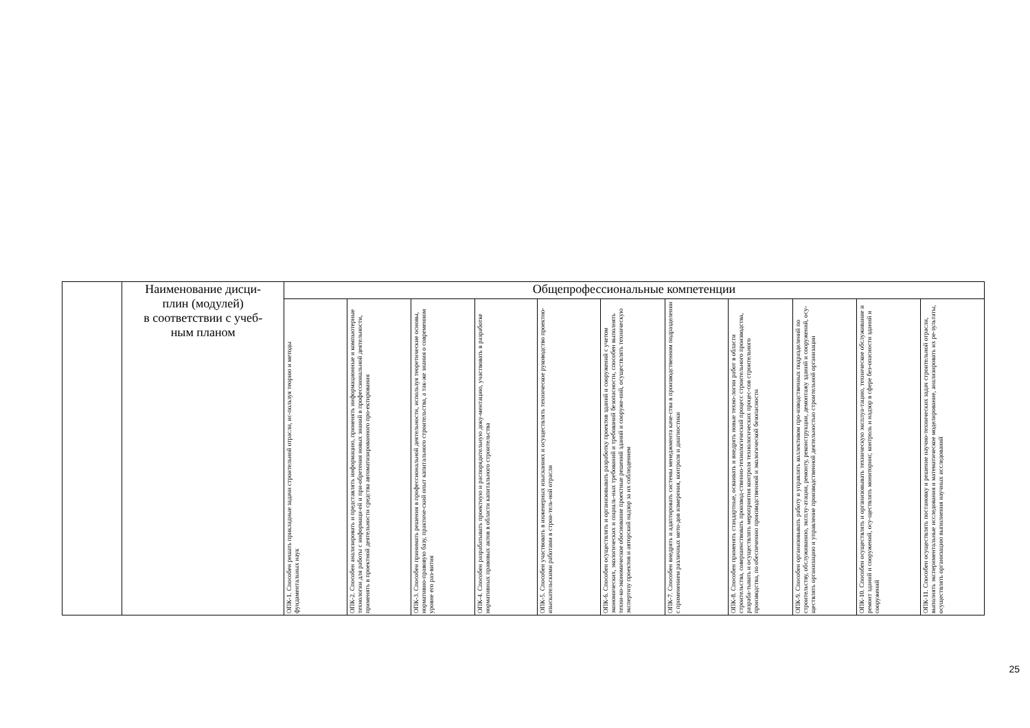| | Наименование дисци- плин (модулей) в соответствии с учеб- ным планом | Общепрофессиональные компетенции | | | | | | | | | | |
| | | ОПК-1. Способен решать прикладные задачи строительной отрасли, ис-пользуя теорию и методы фундаментальных наук | ОПК-2. Способен анализировать и представлять информацию, применять информационные и компьютерные технологии для работы с информаци-ей и при-обретения новых знаний в профессиональной деятельности, применять в проектной деятельности средства автоматизированного про-ектирования | ОПК-3. Способен принимать решения в профессиональной деятельности, используя теоретические основы, нормативно-правовую базу, практиче-ский опыт капитального строительства, а так-же знания о современном уровне его раз-вития | ОПК-4. Способен разрабатывать проектную и распорядительную доку-ментацию, участвовать в разработке нормативных правовых актов в области капитального строительства | ОПК-5. Способен участвовать в инженерных изысканиях и осуществлять техническое руководство проектно-изыскательскими работами в строи-тель-ной отрасли | ОПК-6. Способен осуществлять и организовывать разработку проектов зданий и сооружений с учетом экономических, экологических и социаль-ных требований и требований безопасности, способен выполнять техни-ко-экономическое обоснование проектные решений зданий и сооруже-ний, осуществлять техническую экспертизу проектов и авторский надзор за их соблюдением | ОПК-7. Способен внедрять и адаптировать системы менеджмента каче-ства в производственном подразделении с применением различных мето-дов измерения, контроля и диагностики | ОПК-8. Способен применять стандартные, осваивать и внедрять новые техно-логии работ в области строительства, совершенствовать производ-ственно-технологический процесс строительного производства, разраба-тывать и осуществлять мероприятия контроля технологических процес-сов строительного производства, по обеспечению производственной и экологической безопасности | ОПК-9. Способен организовывать работу и управлять коллективом про-изводственных подразделений по строительству, обслуживанию, эксплу-атации, ремонту, реконструкции, демонтажу зданий и сооружений, осу-ществлять организацию и управление производственной деятельностью строительной организации | ОПК-10. Способен осуществлять и организовывать техническую эксплуа-тацию, техническое обслуживание и ремонт зданий и сооружений, осу-ществлять мониторинг, контроль и надзор в сфере без-опасности зданий и сооружений | ОПК-11. Способен осуществлять постановку и решение научно-технических задач строительной отрасли, выполнять экспериментальные исследования и математическое моделирование, анализировать их ре-зультаты, осуществлять организацию выполнения научных исследований |
25